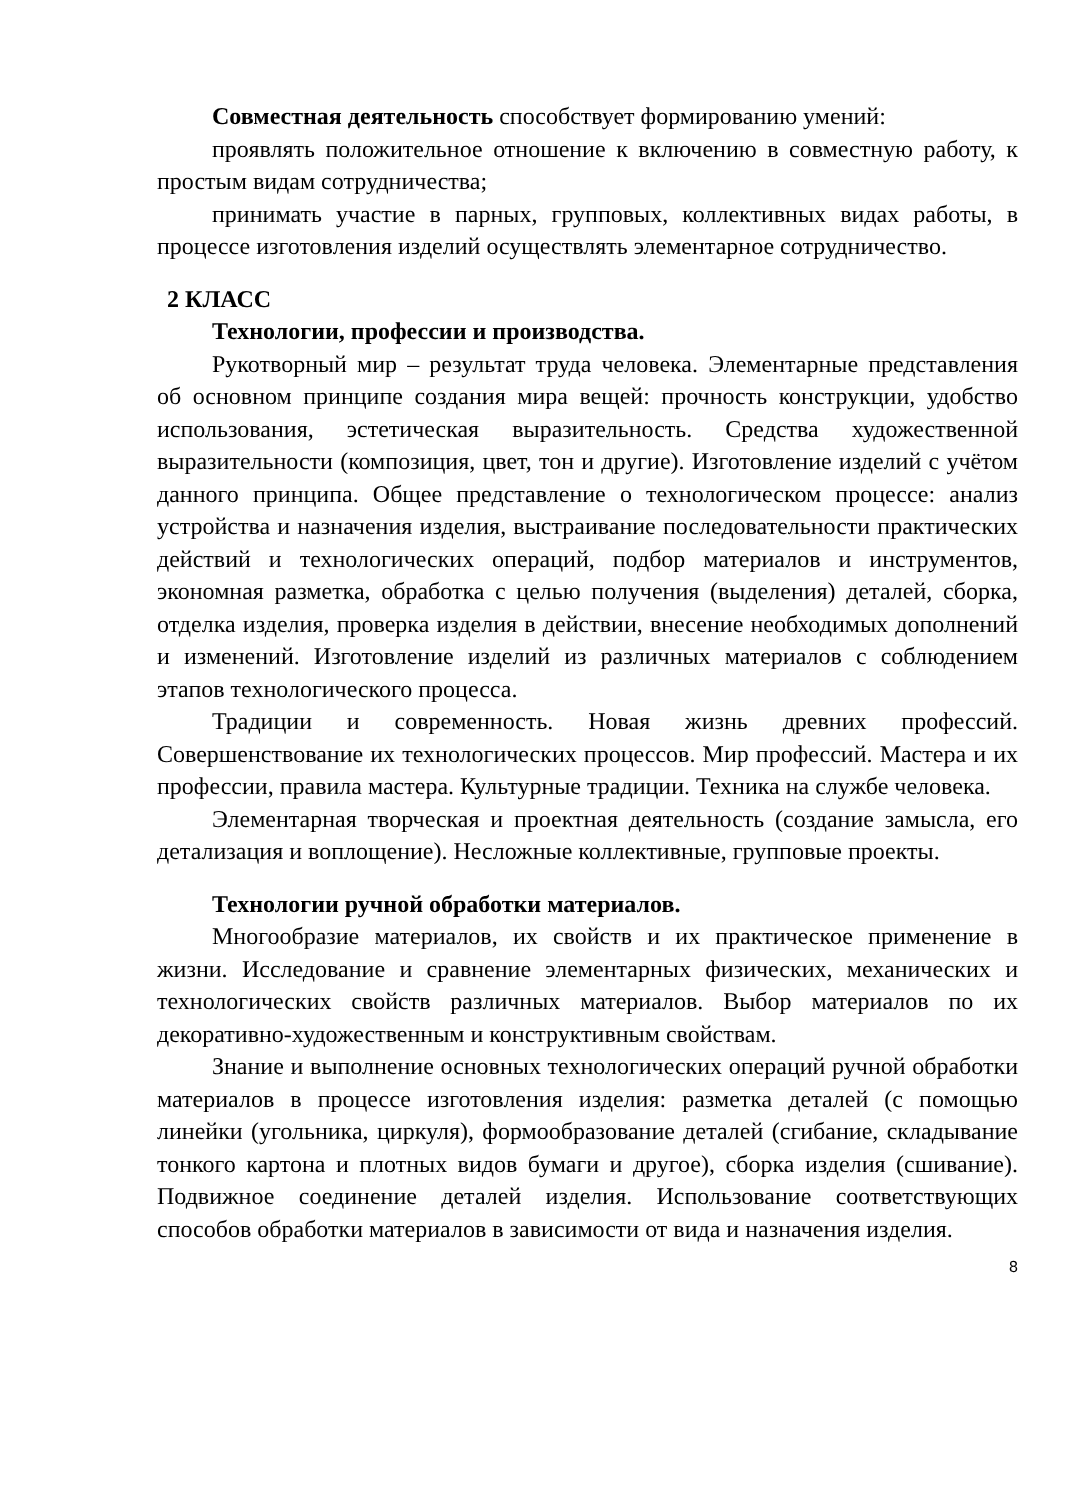Совместная деятельность способствует формированию умений:
проявлять положительное отношение к включению в совместную работу, к простым видам сотрудничества;
принимать участие в парных, групповых, коллективных видах работы, в процессе изготовления изделий осуществлять элементарное сотрудничество.
2 КЛАСС
Технологии, профессии и производства.
Рукотворный мир – результат труда человека. Элементарные представления об основном принципе создания мира вещей: прочность конструкции, удобство использования, эстетическая выразительность. Средства художественной выразительности (композиция, цвет, тон и другие). Изготовление изделий с учётом данного принципа. Общее представление о технологическом процессе: анализ устройства и назначения изделия, выстраивание последовательности практических действий и технологических операций, подбор материалов и инструментов, экономная разметка, обработка с целью получения (выделения) деталей, сборка, отделка изделия, проверка изделия в действии, внесение необходимых дополнений и изменений. Изготовление изделий из различных материалов с соблюдением этапов технологического процесса.
Традиции и современность. Новая жизнь древних профессий. Совершенствование их технологических процессов. Мир профессий. Мастера и их профессии, правила мастера. Культурные традиции. Техника на службе человека.
Элементарная творческая и проектная деятельность (создание замысла, его детализация и воплощение). Несложные коллективные, групповые проекты.
Технологии ручной обработки материалов.
Многообразие материалов, их свойств и их практическое применение в жизни. Исследование и сравнение элементарных физических, механических и технологических свойств различных материалов. Выбор материалов по их декоративно-художественным и конструктивным свойствам.
Знание и выполнение основных технологических операций ручной обработки материалов в процессе изготовления изделия: разметка деталей (с помощью линейки (угольника, циркуля), формообразование деталей (сгибание, складывание тонкого картона и плотных видов бумаги и другое), сборка изделия (сшивание). Подвижное соединение деталей изделия. Использование соответствующих способов обработки материалов в зависимости от вида и назначения изделия.
8